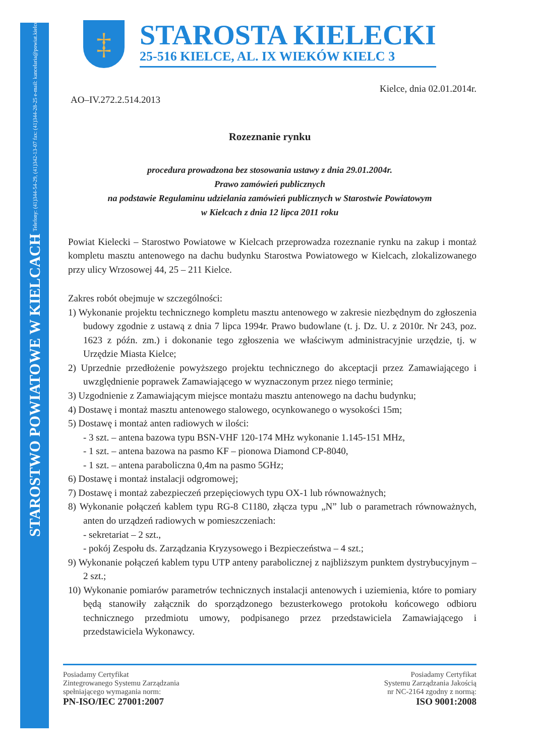STAROSTWO POWIATOWE W KIELCACH Telefony: (41)344-54-29, (41)342-13-07 fax: (41)344-28-25 e-mail: kancelaria@powiat.kielce.pl
‡
STAROSTA KIELECKI
25-516 KIELCE, AL. IX WIEKÓW KIELC 3
Kielce, dnia 02.01.2014r.
AO–IV.272.2.514.2013
Rozeznanie rynku
procedura prowadzona bez stosowania ustawy z dnia 29.01.2004r.
Prawo zamówień publicznych
na podstawie Regulaminu udzielania zamówień publicznych w Starostwie Powiatowym
w Kielcach z dnia 12 lipca 2011 roku
Powiat Kielecki – Starostwo Powiatowe w Kielcach przeprowadza rozeznanie rynku na zakup i montaż kompletu masztu antenowego na dachu budynku Starostwa Powiatowego w Kielcach, zlokalizowanego przy ulicy Wrzosowej 44, 25 – 211 Kielce.
Zakres robót obejmuje w szczególności:
1) Wykonanie projektu technicznego kompletu masztu antenowego w zakresie niezbędnym do zgłoszenia budowy zgodnie z ustawą z dnia 7 lipca 1994r. Prawo budowlane (t. j. Dz. U. z 2010r. Nr 243, poz. 1623 z późn. zm.) i dokonanie tego zgłoszenia we właściwym administracyjnie urzędzie, tj. w Urzędzie Miasta Kielce;
2) Uprzednie przedłożenie powyższego projektu technicznego do akceptacji przez Zamawiającego i uwzględnienie poprawek Zamawiającego w wyznaczonym przez niego terminie;
3) Uzgodnienie z Zamawiającym miejsce montażu masztu antenowego na dachu budynku;
4) Dostawę i montaż masztu antenowego stalowego, ocynkowanego o wysokości 15m;
5) Dostawę i montaż anten radiowych w ilości:
- 3 szt. – antena bazowa typu BSN-VHF 120-174 MHz wykonanie 1.145-151 MHz,
- 1 szt. – antena bazowa na pasmo KF – pionowa Diamond CP-8040,
- 1 szt. – antena paraboliczna 0,4m na pasmo 5GHz;
6) Dostawę i montaż instalacji odgromowej;
7) Dostawę i montaż zabezpieczeń przepięciowych typu OX-1 lub równoważnych;
8) Wykonanie połączeń kablem typu RG-8 C1180, złącza typu „N” lub o parametrach równoważnych, anten do urządzeń radiowych w pomieszczeniach:
- sekretariat – 2 szt.,
- pokój Zespołu ds. Zarządzania Kryzysowego i Bezpieczeństwa – 4 szt.;
9) Wykonanie połączeń kablem typu UTP anteny parabolicznej z najbliższym punktem dystrybucyjnym – 2 szt.;
10) Wykonanie pomiarów parametrów technicznych instalacji antenowych i uziemienia, które to pomiary będą stanowiły załącznik do sporządzonego bezusterkowego protokołu końcowego odbioru technicznego przedmiotu umowy, podpisanego przez przedstawiciela Zamawiającego i przedstawiciela Wykonawcy.
Posiadamy Certyfikat
Zintegrowanego Systemu Zarządzania
spełniającego wymagania norm:
PN-ISO/IEC 27001:2007
Posiadamy Certyfikat
Systemu Zarządzania Jakością
nr NC-2164 zgodny z normą:
ISO 9001:2008